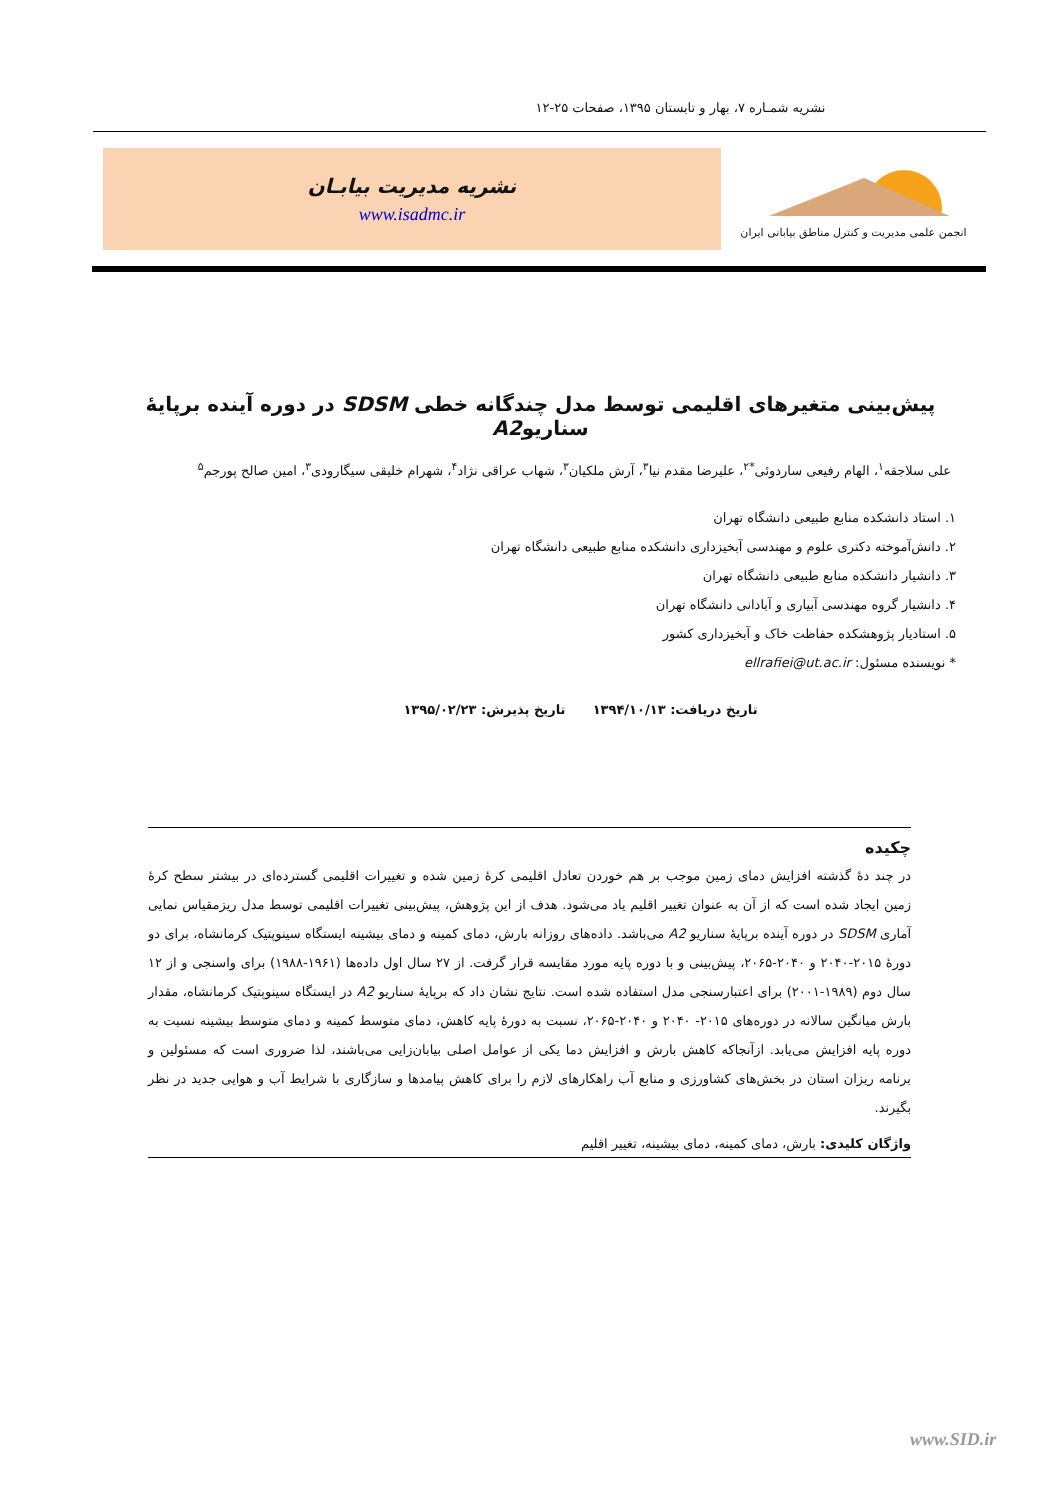نشریه شمـاره ۷، بهار و تابستان ۱۳۹۵، صفحات ۲۵-۱۲
انجمن علمی مدیریت و کنترل مناطق بیابانی ایران
نشریه مدیریت بیابـان
www.isadmc.ir
پیش‌بینی متغیرهای اقلیمی توسط مدل چندگانه خطی SDSM در دوره آینده برپایهٔ سناریوA2
علی سلاجقه<sup>۱</sup>، الهام رفیعی ساردوئی<sup>*۲</sup>، علیرضا مقدم نیا<sup>۳</sup>، آرش ملکیان<sup>۳</sup>، شهاب عراقی نژاد<sup>۴</sup>، شهرام خلیقی سیگارودی<sup>۳</sup>، امین صالح پورجم<sup>۵</sup>
۱. استاد دانشکده منابع طبیعی دانشگاه تهران
۲. دانش‌آموخته دکتری علوم و مهندسی آبخیزداری دانشکده منابع طبیعی دانشگاه تهران
۳. دانشیار دانشکده منابع طبیعی دانشگاه تهران
۴. دانشیار گروه مهندسی آبیاری و آبادانی دانشگاه تهران
۵. استادیار پژوهشکده حفاظت خاک و آبخیزداری کشور
* نویسنده مسئول: ellrafiei@ut.ac.ir
تاریخ دریافت: ۱۳۹۴/۱۰/۱۳ تاریخ پذیرش: ۱۳۹۵/۰۲/۲۳
چکیده
در چند دهٔ گذشته افزایش دمای زمین موجب بر هم خوردن تعادل اقلیمی کرهٔ زمین شده و تغییرات اقلیمی گسترده‌ای در بیشتر سطح کرهٔ زمین ایجاد شده است که از آن به عنوان تغییر اقلیم یاد می‌شود. هدف از این پژوهش، پیش‌بینی تغییرات اقلیمی توسط مدل ریزمقیاس نمایی آماری SDSM در دوره آینده برپایهٔ سناریو A2 می‌باشد. داده‌های روزانه بارش، دمای کمینه و دمای بیشینه ایستگاه سینوپتیک کرمانشاه، برای دو دورهٔ ۲۰۱۵-۲۰۴۰ و ۲۰۴۰-۲۰۶۵، پیش‌بینی و با دوره پایه مورد مقایسه قرار گرفت. از ۲۷ سال اول داده‌ها (۱۹۶۱-۱۹۸۸) برای واسنجی و از ۱۲ سال دوم (۱۹۸۹-۲۰۰۱) برای اعتبارسنجی مدل استفاده شده است. نتایج نشان داد که برپایهٔ سناریو A2 در ایستگاه سینوپتیک کرمانشاه، مقدار بارش میانگین سالانه در دوره‌های ۲۰۱۵- ۲۰۴۰ و ۲۰۴۰-۲۰۶۵، نسبت به دورهٔ پایه کاهش، دمای متوسط کمینه و دمای متوسط بیشینه نسبت به دوره پایه افزایش می‌یابد. ازآنجاکه کاهش بارش و افزایش دما یکی از عوامل اصلی بیابان‌زایی می‌باشند، لذا ضروری است که مسئولین و برنامه ریزان استان در بخش‌های کشاورزی و منابع آب راهکارهای لازم را برای کاهش پیامدها و سازگاری با شرایط آب و هوایی جدید در نظر بگیرند.
واژگان کلیدی: بارش، دمای کمینه، دمای بیشینه، تغییر اقلیم
www.SID.ir